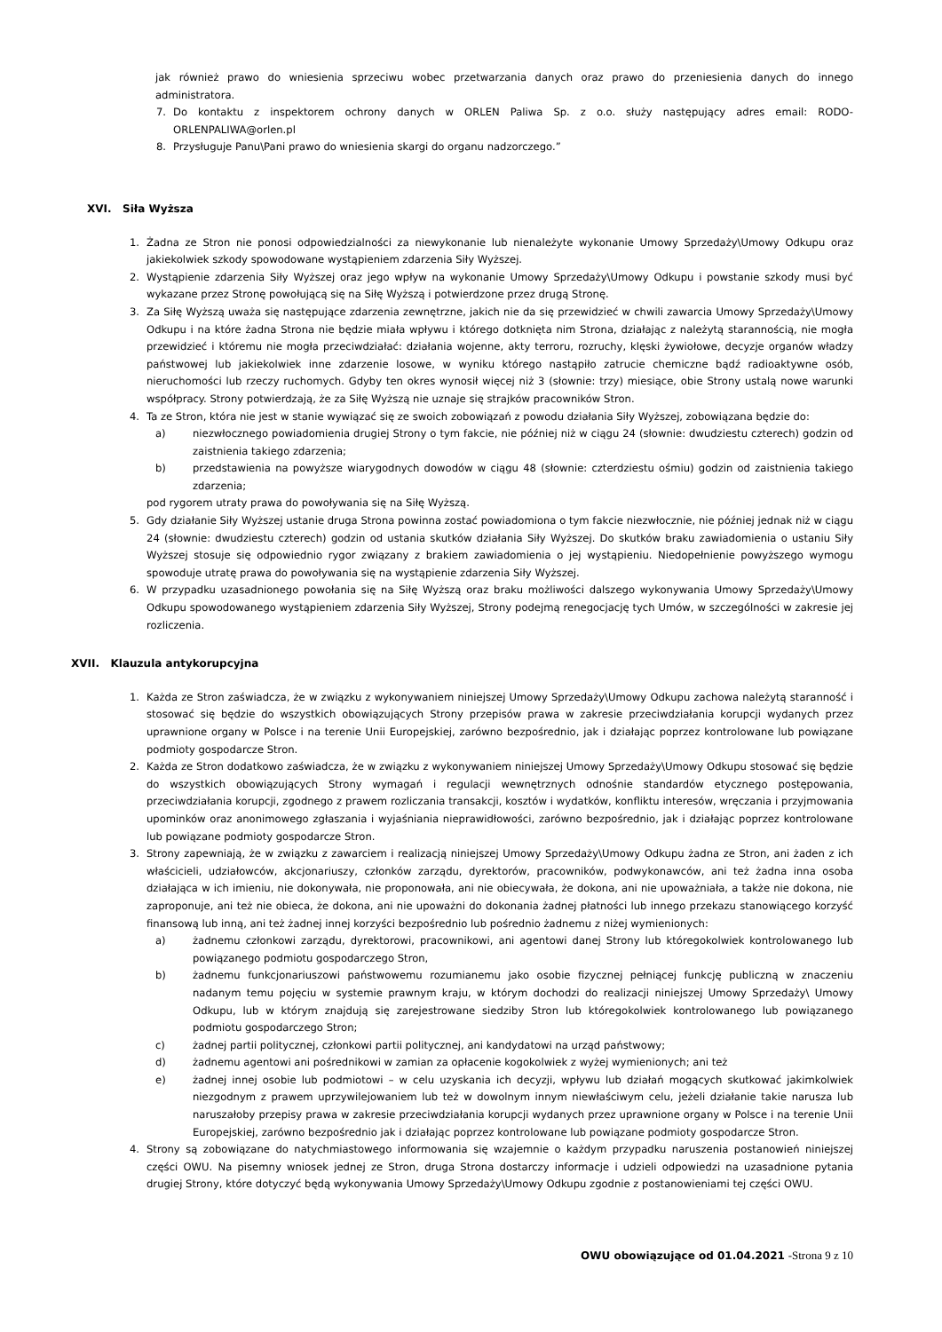jak również prawo do wniesienia sprzeciwu wobec przetwarzania danych oraz prawo do przeniesienia danych do innego administratora.
7. Do kontaktu z inspektorem ochrony danych w ORLEN Paliwa Sp. z o.o. służy następujący adres email: RODO-ORLENPALIWA@orlen.pl
8. Przysługuje Panu\Pani prawo do wniesienia skargi do organu nadzorczego.”
XVI. Siła Wyższa
1. Żadna ze Stron nie ponosi odpowiedzialności za niewykonanie lub nienależyte wykonanie Umowy Sprzedaży\Umowy Odkupu oraz jakiekolwiek szkody spowodowane wystąpieniem zdarzenia Siły Wyższej.
2. Wystąpienie zdarzenia Siły Wyższej oraz jego wpływ na wykonanie Umowy Sprzedaży\Umowy Odkupu i powstanie szkody musi być wykazane przez Stronę powołującą się na Siłę Wyższą i potwierdzone przez drugą Stronę.
3. Za Siłę Wyższą uważa się następujące zdarzenia zewnętrzne, jakich nie da się przewidzieć w chwili zawarcia Umowy Sprzedaży\Umowy Odkupu i na które żadna Strona nie będzie miała wpływu i którego dotknięta nim Strona, działając z należytą starannością, nie mogła przewidzieć i któremu nie mogła przeciwdziałać: działania wojenne, akty terroru, rozruchy, klęski żywiołowe, decyzje organów władzy państwowej lub jakiekolwiek inne zdarzenie losowe, w wyniku którego nastąpiło zatrucie chemiczne bądź radioaktywne osób, nieruchomości lub rzeczy ruchomych. Gdyby ten okres wynosił więcej niż 3 (słownie: trzy) miesiące, obie Strony ustalą nowe warunki współpracy. Strony potwierdzają, że za Siłę Wyższą nie uznaje się strajków pracowników Stron.
4. Ta ze Stron, która nie jest w stanie wywiązać się ze swoich zobowiązań z powodu działania Siły Wyższej, zobowiązana będzie do:
a) niezwłocznego powiadomienia drugiej Strony o tym fakcie, nie później niż w ciągu 24 (słownie: dwudziestu czterech) godzin od zaistnienia takiego zdarzenia;
b) przedstawienia na powyższe wiarygodnych dowodów w ciągu 48 (słownie: czterdziestu ośmiu) godzin od zaistnienia takiego zdarzenia;
pod rygorem utraty prawa do powoływania się na Siłę Wyższą.
5. Gdy działanie Siły Wyższej ustanie druga Strona powinna zostać powiadomiona o tym fakcie niezwłocznie, nie później jednak niż w ciągu 24 (słownie: dwudziestu czterech) godzin od ustania skutków działania Siły Wyższej. Do skutków braku zawiadomienia o ustaniu Siły Wyższej stosuje się odpowiednio rygor związany z brakiem zawiadomienia o jej wystąpieniu. Niedopełnienie powyższego wymogu spowoduje utratę prawa do powoływania się na wystąpienie zdarzenia Siły Wyższej.
6. W przypadku uzasadnionego powołania się na Siłę Wyższą oraz braku możliwości dalszego wykonywania Umowy Sprzedaży\Umowy Odkupu spowodowanego wystąpieniem zdarzenia Siły Wyższej, Strony podejmą renegocjację tych Umów, w szczególności w zakresie jej rozliczenia.
XVII. Klauzula antykorupcyjna
1. Każda ze Stron zaświadcza, że w związku z wykonywaniem niniejszej Umowy Sprzedaży\Umowy Odkupu zachowa należytą staranność i stosować się będzie do wszystkich obowiązujących Strony przepisów prawa w zakresie przeciwdziałania korupcji wydanych przez uprawnione organy w Polsce i na terenie Unii Europejskiej, zarówno bezpośrednio, jak i działając poprzez kontrolowane lub powiązane podmioty gospodarcze Stron.
2. Każda ze Stron dodatkowo zaświadcza, że w związku z wykonywaniem niniejszej Umowy Sprzedaży\Umowy Odkupu stosować się będzie do wszystkich obowiązujących Strony wymagań i regulacji wewnętrznych odnośnie standardów etycznego postępowania, przeciwdziałania korupcji, zgodnego z prawem rozliczania transakcji, kosztów i wydatków, konfliktu interesów, wręczania i przyjmowania upominków oraz anonimowego zgłaszania i wyjaśniania nieprawidłowości, zarówno bezpośrednio, jak i działając poprzez kontrolowane lub powiązane podmioty gospodarcze Stron.
3. Strony zapewniają, że w związku z zawarciem i realizacją niniejszej Umowy Sprzedaży\Umowy Odkupu żadna ze Stron, ani żaden z ich właścicieli, udziałowców, akcjonariuszy, członków zarządu, dyrektorów, pracowników, podwykonawców, ani też żadna inna osoba działająca w ich imieniu, nie dokonywała, nie proponowała, ani nie obiecywała, że dokona, ani nie upoważniała, a także nie dokona, nie zaproponuje, ani też nie obieca, że dokona, ani nie upoważni do dokonania żadnej płatności lub innego przekazu stanowiącego korzyść finansową lub inną, ani też żadnej innej korzyści bezpośrednio lub pośrednio żadnemu z niżej wymienionych:
a) żadnemu członkowi zarządu, dyrektorowi, pracownikowi, ani agentowi danej Strony lub któregokolwiek kontrolowanego lub powiązanego podmiotu gospodarczego Stron,
b) żadnemu funkcjonariuszowi państwowemu rozumianemu jako osobie fizycznej pełniącej funkcję publiczną w znaczeniu nadanym temu pojęciu w systemie prawnym kraju, w którym dochodzi do realizacji niniejszej Umowy Sprzedaży\ Umowy Odkupu, lub w którym znajdują się zarejestrowane siedziby Stron lub któregokolwiek kontrolowanego lub powiązanego podmiotu gospodarczego Stron;
c) żadnej partii politycznej, członkowi partii politycznej, ani kandydatowi na urząd państwowy;
d) żadnemu agentowi ani pośrednikowi w zamian za opłacenie kogokolwiek z wyżej wymienionych; ani też
e) żadnej innej osobie lub podmiotowi – w celu uzyskania ich decyzji, wpływu lub działań mogących skutkować jakimkolwiek niezgodnym z prawem uprzywilejowaniem lub też w dowolnym innym niewłaściwym celu, jeżeli działanie takie narusza lub naruszałoby przepisy prawa w zakresie przeciwdziałania korupcji wydanych przez uprawnione organy w Polsce i na terenie Unii Europejskiej, zarówno bezpośrednio jak i działając poprzez kontrolowane lub powiązane podmioty gospodarcze Stron.
4. Strony są zobowiązane do natychmiastowego informowania się wzajemnie o każdym przypadku naruszenia postanowień niniejszej części OWU. Na pisemny wniosek jednej ze Stron, druga Strona dostarczy informacje i udzieli odpowiedzi na uzasadnione pytania drugiej Strony, które dotyczyć będą wykonywania Umowy Sprzedaży\Umowy Odkupu zgodnie z postanowieniami tej części OWU.
OWU obowiązujące od 01.04.2021 -Strona 9 z 10